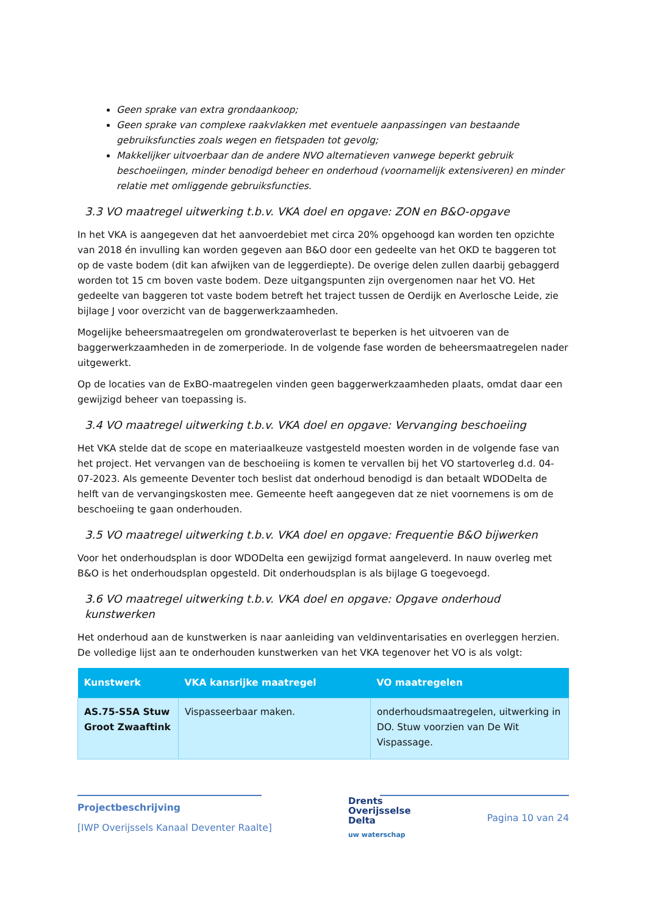Geen sprake van extra grondaankoop;
Geen sprake van complexe raakvlakken met eventuele aanpassingen van bestaande gebruiksfuncties zoals wegen en fietspaden tot gevolg;
Makkelijker uitvoerbaar dan de andere NVO alternatieven vanwege beperkt gebruik beschoeiingen, minder benodigd beheer en onderhoud (voornamelijk extensiveren) en minder relatie met omliggende gebruiksfuncties.
3.3 VO maatregel uitwerking t.b.v. VKA doel en opgave: ZON en B&O-opgave
In het VKA is aangegeven dat het aanvoerdebiet met circa 20% opgehoogd kan worden ten opzichte van 2018 én invulling kan worden gegeven aan B&O door een gedeelte van het OKD te baggeren tot op de vaste bodem (dit kan afwijken van de leggerdiepte). De overige delen zullen daarbij gebaggerd worden tot 15 cm boven vaste bodem. Deze uitgangspunten zijn overgenomen naar het VO. Het gedeelte van baggeren tot vaste bodem betreft het traject tussen de Oerdijk en Averlosche Leide, zie bijlage J voor overzicht van de baggerwerkzaamheden.
Mogelijke beheersmaatregelen om grondwateroverlast te beperken is het uitvoeren van de baggerwerkzaamheden in de zomerperiode. In de volgende fase worden de beheersmaatregelen nader uitgewerkt.
Op de locaties van de ExBO-maatregelen vinden geen baggerwerkzaamheden plaats, omdat daar een gewijzigd beheer van toepassing is.
3.4 VO maatregel uitwerking t.b.v. VKA doel en opgave: Vervanging beschoeiing
Het VKA stelde dat de scope en materiaalkeuze vastgesteld moesten worden in de volgende fase van het project. Het vervangen van de beschoeiing is komen te vervallen bij het VO startoverleg d.d. 04-07-2023. Als gemeente Deventer toch beslist dat onderhoud benodigd is dan betaalt WDODelta de helft van de vervangingskosten mee. Gemeente heeft aangegeven dat ze niet voornemens is om de beschoeiing te gaan onderhouden.
3.5 VO maatregel uitwerking t.b.v. VKA doel en opgave: Frequentie B&O bijwerken
Voor het onderhoudsplan is door WDODelta een gewijzigd format aangeleverd. In nauw overleg met B&O is het onderhoudsplan opgesteld. Dit onderhoudsplan is als bijlage G toegevoegd.
3.6 VO maatregel uitwerking t.b.v. VKA doel en opgave: Opgave onderhoud kunstwerken
Het onderhoud aan de kunstwerken is naar aanleiding van veldinventarisaties en overleggen herzien. De volledige lijst aan te onderhouden kunstwerken van het VKA tegenover het VO is als volgt:
| Kunstwerk | VKA kansrijke maatregel | VO maatregelen |
| --- | --- | --- |
| AS.75-S5A Stuw Groot Zwaaftink | Vispasseerbaar maken. | onderhoudsmaatregelen, uitwerking in DO. Stuw voorzien van De Wit Vispassage. |
Projectbeschrijving
[IWP Overijssels Kanaal Deventer Raalte]
Drents
Overijsselse
Delta
uw waterschap
Pagina 10 van 24